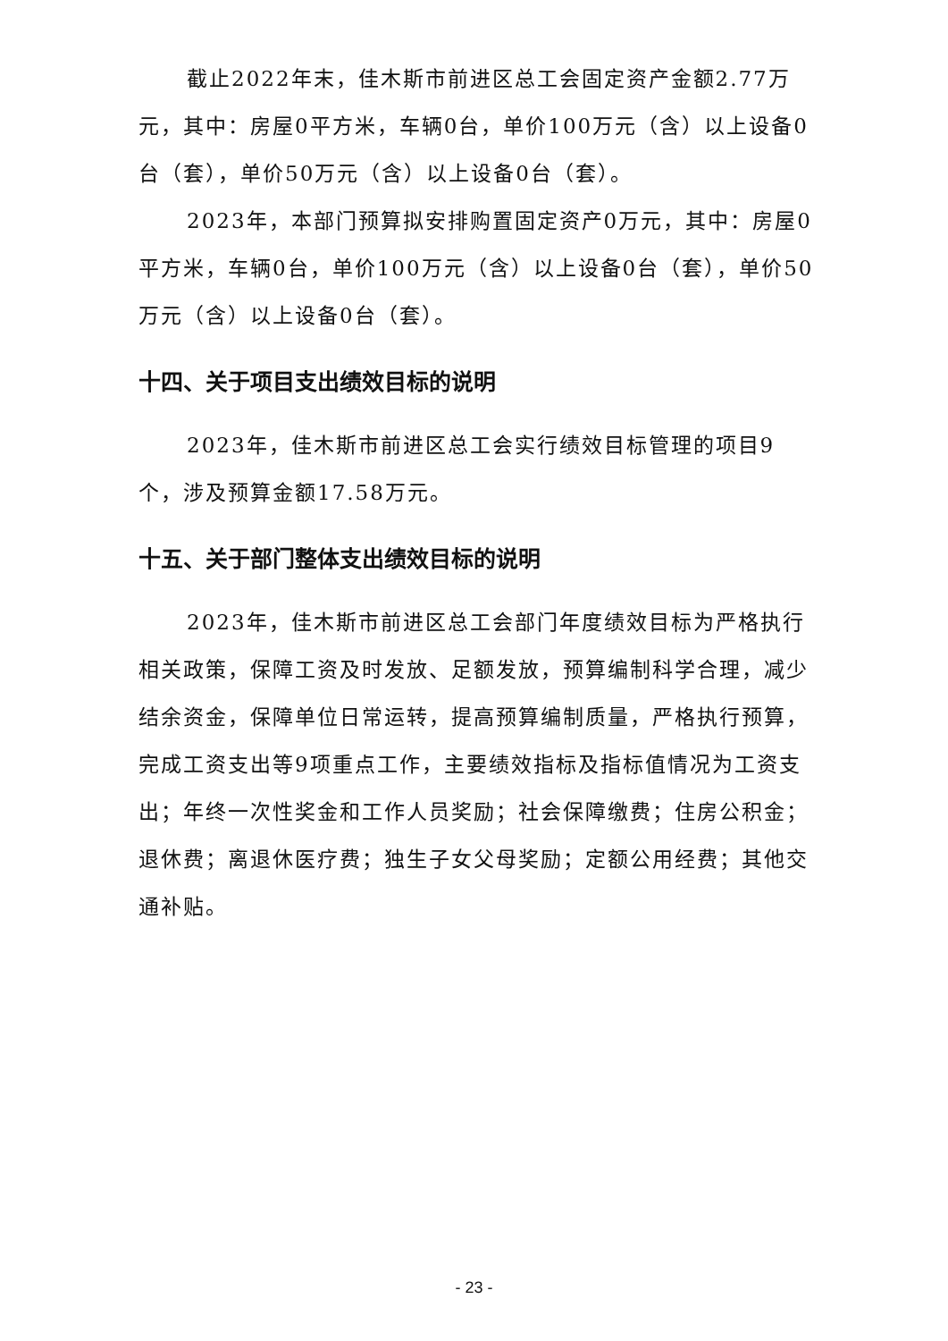截止2022年末，佳木斯市前进区总工会固定资产金额2.77万元，其中：房屋0平方米，车辆0台，单价100万元（含）以上设备0台（套），单价50万元（含）以上设备0台（套）。
2023年，本部门预算拟安排购置固定资产0万元，其中：房屋0平方米，车辆0台，单价100万元（含）以上设备0台（套），单价50万元（含）以上设备0台（套）。
十四、关于项目支出绩效目标的说明
2023年，佳木斯市前进区总工会实行绩效目标管理的项目9个，涉及预算金额17.58万元。
十五、关于部门整体支出绩效目标的说明
2023年，佳木斯市前进区总工会部门年度绩效目标为严格执行相关政策，保障工资及时发放、足额发放，预算编制科学合理，减少结余资金，保障单位日常运转，提高预算编制质量，严格执行预算，完成工资支出等9项重点工作，主要绩效指标及指标值情况为工资支出；年终一次性奖金和工作人员奖励；社会保障缴费；住房公积金；退休费；离退休医疗费；独生子女父母奖励；定额公用经费；其他交通补贴。
- 23 -